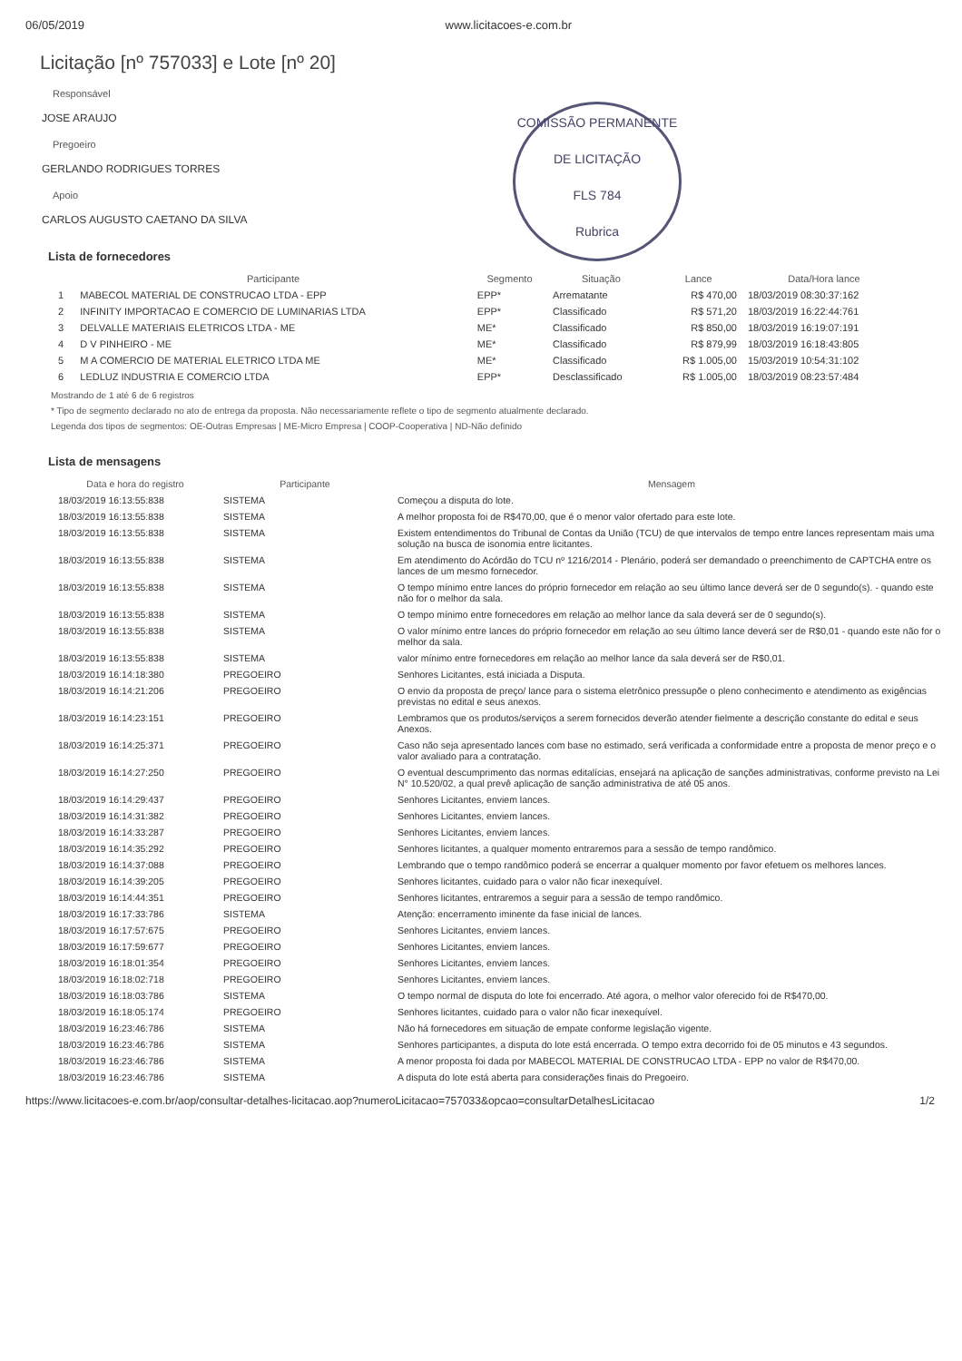COMISSÃO PERMANENTE DE LICITAÇÃO
FLS 784
Rubrica
06/05/2019 www.licitacoes-e.com.br
Licitação [nº 757033] e Lote [nº 20]
Responsável
JOSE ARAUJO
Pregoeiro
GERLANDO RODRIGUES TORRES
Apoio
CARLOS AUGUSTO CAETANO DA SILVA
Lista de fornecedores
| | Participante | Segmento | Situação | Lance | Data/Hora lance |
| --- | --- | --- | --- | --- | --- |
| 1 | MABECOL MATERIAL DE CONSTRUCAO LTDA - EPP | EPP* | Arrematante | R$ 470,00 | 18/03/2019 08:30:37:162 |
| 2 | INFINITY IMPORTACAO E COMERCIO DE LUMINARIAS LTDA | EPP* | Classificado | R$ 571,20 | 18/03/2019 16:22:44:761 |
| 3 | DELVALLE MATERIAIS ELETRICOS LTDA - ME | ME* | Classificado | R$ 850,00 | 18/03/2019 16:19:07:191 |
| 4 | D V PINHEIRO - ME | ME* | Classificado | R$ 879,99 | 18/03/2019 16:18:43:805 |
| 5 | M A COMERCIO DE MATERIAL ELETRICO LTDA ME | ME* | Classificado | R$ 1.005,00 | 15/03/2019 10:54:31:102 |
| 6 | LEDLUZ INDUSTRIA E COMERCIO LTDA | EPP* | Desclassificado | R$ 1.005,00 | 18/03/2019 08:23:57:484 |
Mostrando de 1 até 6 de 6 registros
* Tipo de segmento declarado no ato de entrega da proposta. Não necessariamente reflete o tipo de segmento atualmente declarado.
Legenda dos tipos de segmentos: OE-Outras Empresas | ME-Micro Empresa | COOP-Cooperativa | ND-Não definido
Lista de mensagens
| Data e hora do registro | Participante | Mensagem |
| --- | --- | --- |
| 18/03/2019 16:13:55:838 | SISTEMA | Começou a disputa do lote. |
| 18/03/2019 16:13:55:838 | SISTEMA | A melhor proposta foi de R$470,00, que é o menor valor ofertado para este lote. |
| 18/03/2019 16:13:55:838 | SISTEMA | Existem entendimentos do Tribunal de Contas da União (TCU) de que intervalos de tempo entre lances representam mais uma solução na busca de isonomia entre licitantes. |
| 18/03/2019 16:13:55:838 | SISTEMA | Em atendimento do Acórdão do TCU nº 1216/2014 - Plenário, poderá ser demandado o preenchimento de CAPTCHA entre os lances de um mesmo fornecedor. |
| 18/03/2019 16:13:55:838 | SISTEMA | O tempo mínimo entre lances do próprio fornecedor em relação ao seu último lance deverá ser de 0 segundo(s). - quando este não for o melhor da sala. |
| 18/03/2019 16:13:55:838 | SISTEMA | O tempo mínimo entre fornecedores em relação ao melhor lance da sala deverá ser de 0 segundo(s). |
| 18/03/2019 16:13:55:838 | SISTEMA | O valor mínimo entre lances do próprio fornecedor em relação ao seu último lance deverá ser de R$0,01 - quando este não for o melhor da sala. |
| 18/03/2019 16:13:55:838 | SISTEMA | valor mínimo entre fornecedores em relação ao melhor lance da sala deverá ser de R$0,01. |
| 18/03/2019 16:14:18:380 | PREGOEIRO | Senhores Licitantes, está iniciada a Disputa. |
| 18/03/2019 16:14:21:206 | PREGOEIRO | O envio da proposta de preço/ lance para o sistema eletrônico pressupõe o pleno conhecimento e atendimento as exigências previstas no edital e seus anexos. |
| 18/03/2019 16:14:23:151 | PREGOEIRO | Lembramos que os produtos/serviços a serem fornecidos deverão atender fielmente a descrição constante do edital e seus Anexos. |
| 18/03/2019 16:14:25:371 | PREGOEIRO | Caso não seja apresentado lances com base no estimado, será verificada a conformidade entre a proposta de menor preço e o valor avaliado para a contratação. |
| 18/03/2019 16:14:27:250 | PREGOEIRO | O eventual descumprimento das normas editalícias, ensejará na aplicação de sanções administrativas, conforme previsto na Lei N° 10.520/02, a qual prevê aplicação de sanção administrativa de até 05 anos. |
| 18/03/2019 16:14:29:437 | PREGOEIRO | Senhores Licitantes, enviem lances. |
| 18/03/2019 16:14:31:382 | PREGOEIRO | Senhores Licitantes, enviem lances. |
| 18/03/2019 16:14:33:287 | PREGOEIRO | Senhores Licitantes, enviem lances. |
| 18/03/2019 16:14:35:292 | PREGOEIRO | Senhores licitantes, a qualquer momento entraremos para a sessão de tempo randômico. |
| 18/03/2019 16:14:37:088 | PREGOEIRO | Lembrando que o tempo randômico poderá se encerrar a qualquer momento por favor efetuem os melhores lances. |
| 18/03/2019 16:14:39:205 | PREGOEIRO | Senhores licitantes, cuidado para o valor não ficar inexequível. |
| 18/03/2019 16:14:44:351 | PREGOEIRO | Senhores licitantes, entraremos a seguir para a sessão de tempo randômico. |
| 18/03/2019 16:17:33:786 | SISTEMA | Atenção: encerramento iminente da fase inicial de lances. |
| 18/03/2019 16:17:57:675 | PREGOEIRO | Senhores Licitantes, enviem lances. |
| 18/03/2019 16:17:59:677 | PREGOEIRO | Senhores Licitantes, enviem lances. |
| 18/03/2019 16:18:01:354 | PREGOEIRO | Senhores Licitantes, enviem lances. |
| 18/03/2019 16:18:02:718 | PREGOEIRO | Senhores Licitantes, enviem lances. |
| 18/03/2019 16:18:03:786 | SISTEMA | O tempo normal de disputa do lote foi encerrado. Até agora, o melhor valor oferecido foi de R$470,00. |
| 18/03/2019 16:18:05:174 | PREGOEIRO | Senhores licitantes, cuidado para o valor não ficar inexequível. |
| 18/03/2019 16:23:46:786 | SISTEMA | Não há fornecedores em situação de empate conforme legislação vigente. |
| 18/03/2019 16:23:46:786 | SISTEMA | Senhores participantes, a disputa do lote está encerrada. O tempo extra decorrido foi de 05 minutos e 43 segundos. |
| 18/03/2019 16:23:46:786 | SISTEMA | A menor proposta foi dada por MABECOL MATERIAL DE CONSTRUCAO LTDA - EPP no valor de R$470,00. |
| 18/03/2019 16:23:46:786 | SISTEMA | A disputa do lote está aberta para considerações finais do Pregoeiro. |
https://www.licitacoes-e.com.br/aop/consultar-detalhes-licitacao.aop?numeroLicitacao=757033&opcao=consultarDetalhesLicitacao 1/2